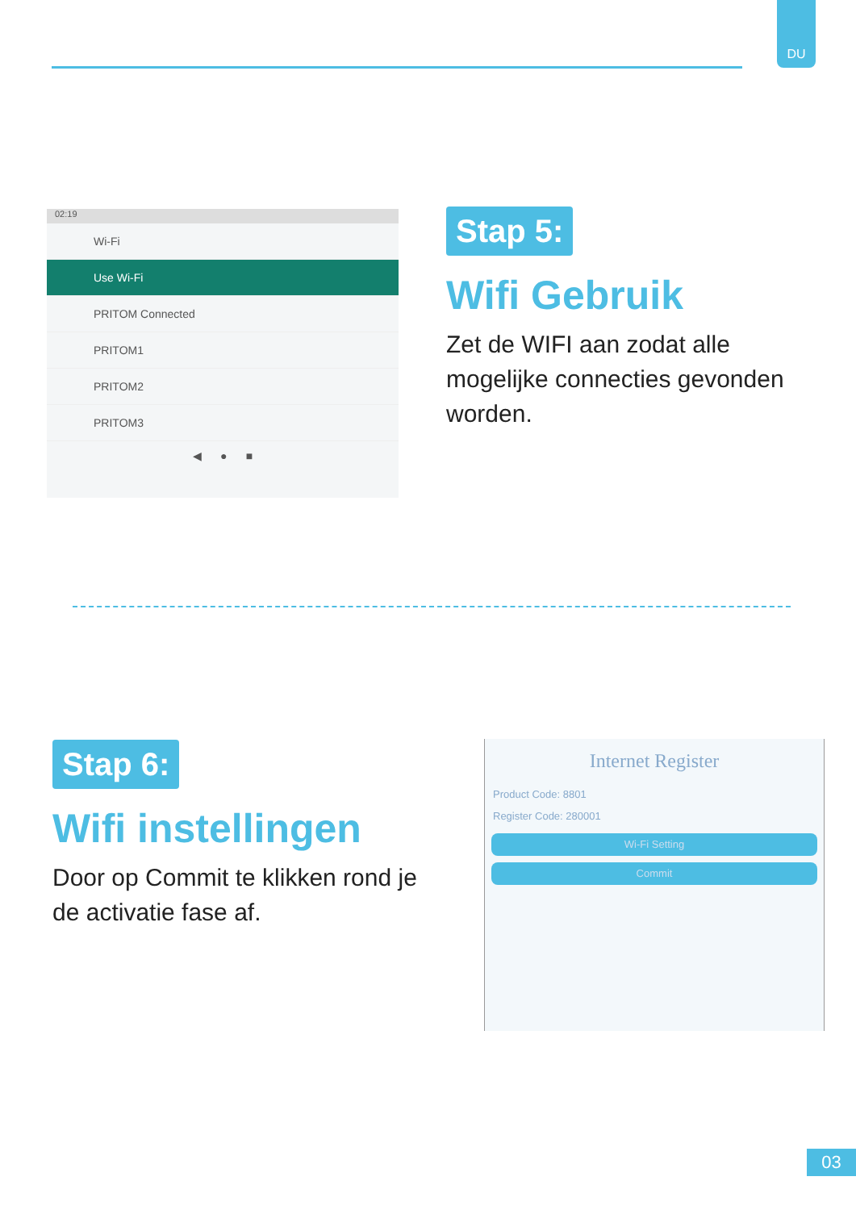DU
02:19
Wi-Fi
Use Wi-Fi
PRITOM Connected
PRITOM1
PRITOM2
PRITOM3
◀ ● ■
Stap 5:
Wifi Gebruik
Zet de WIFI aan zodat alle mogelijke connecties gevonden worden.
Stap 6:
Wifi instellingen
Door op Commit te klikken rond je de activatie fase af.
Internet Register
Product Code: 8801
Register Code: 280001
Wi-Fi Setting
Commit
03